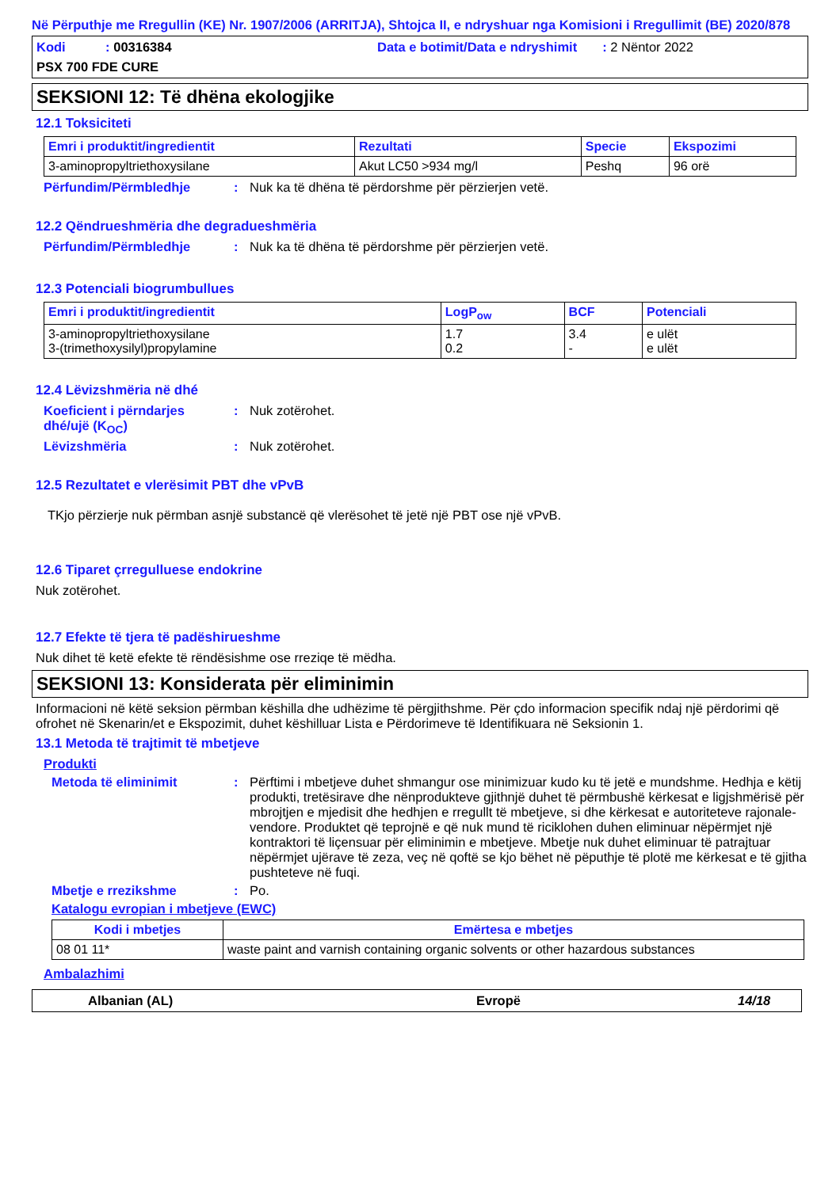Në Përputhje me Rregullin (KE) Nr. 1907/2006 (ARRITJA), Shtojca II, e ndryshuar nga Komisioni i Rregullimit (BE) 2020/878
Kodi : 00316384 Data e botimit/Data e ndryshimit : 2 Nëntor 2022
PSX 700 FDE CURE
SEKSIONI 12: Të dhëna ekologjike
12.1 Toksiciteti
| Emri i produktit/ingredientit | Rezultati | Specie | Ekspozimi |
| --- | --- | --- | --- |
| 3-aminopropyltriethoxysilane | Akut LC50 >934 mg/l | Peshq | 96 orë |
Përfundim/Përmbledhje : Nuk ka të dhëna të përdorshme për përzierjen vetë.
12.2 Qëndrueshmëria dhe degradueshmëria
Përfundim/Përmbledhje : Nuk ka të dhëna të përdorshme për përzierjen vetë.
12.3 Potenciali biogrumbullues
| Emri i produktit/ingredientit | LogP<sub>ow</sub> | BCF | Potenciali |
| --- | --- | --- | --- |
| 3-aminopropyltriethoxysilane 3-(trimethoxysilyl)propylamine | 1.7 0.2 | 3.4 - | e ulët e ulët |
12.4 Lëvizshmëria në dhé
Koeficient i përndarjes dhé/ujë (K<sub>OC</sub>)
: Nuk zotërohet.
Lëvizshmëria : Nuk zotërohet.
12.5 Rezultatet e vlerësimit PBT dhe vPvB
TKjo përzierje nuk përmban asnjë substancë që vlerësohet të jetë një PBT ose një vPvB.
12.6 Tiparet çrregulluese endokrine
Nuk zotërohet.
12.7 Efekte të tjera të padëshirueshme
Nuk dihet të ketë efekte të rëndësishme ose rreziqe të mëdha.
SEKSIONI 13: Konsiderata për eliminimin
Informacioni në këtë seksion përmban këshilla dhe udhëzime të përgjithshme. Për çdo informacion specifik ndaj një përdorimi që ofrohet në Skenarin/et e Ekspozimit, duhet këshilluar Lista e Përdorimeve të Identifikuara në Seksionin 1.
13.1 Metoda të trajtimit të mbetjeve
Produkti
Metoda të eliminimit : Përftimi i mbetjeve duhet shmangur ose minimizuar kudo ku të jetë e mundshme. Hedhja e këtij produkti, tretësirave dhe nënprodukteve gjithnjë duhet të përmbushë kërkesat e ligjshmërisë për mbrojtjen e mjedisit dhe hedhjen e rregullt të mbetjeve, si dhe kërkesat e autoriteteve rajonale-vendore. Produktet që teprojnë e që nuk mund të riciklohen duhen eliminuar nëpërmjet një kontraktori të liçensuar për eliminimin e mbetjeve. Mbetje nuk duhet eliminuar të patrajtuar nëpërmjet ujërave të zeza, veç në qoftë se kjo bëhet në pëputhje të plotë me kërkesat e të gjitha pushteteve në fuqi.
Mbetje e rrezikshme : Po.
Katalogu evropian i mbetjeve (EWC)
| Kodi i mbetjes | Emërtesa e mbetjes |
| --- | --- |
| 08 01 11* | waste paint and varnish containing organic solvents or other hazardous substances |
Ambalazhimi
Albanian (AL) Evropë 14/18